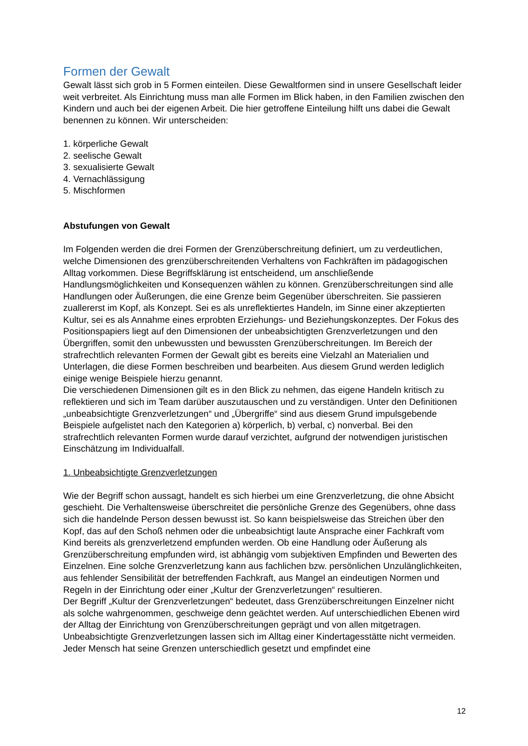Formen der Gewalt
Gewalt lässt sich grob in 5 Formen einteilen. Diese Gewaltformen sind in unsere Gesellschaft leider weit verbreitet. Als Einrichtung muss man alle Formen im Blick haben, in den Familien zwischen den Kindern und auch bei der eigenen Arbeit. Die hier getroffene Einteilung hilft uns dabei die Gewalt benennen zu können. Wir unterscheiden:
1. körperliche Gewalt
2. seelische Gewalt
3. sexualisierte Gewalt
4. Vernachlässigung
5. Mischformen
Abstufungen von Gewalt
Im Folgenden werden die drei Formen der Grenzüberschreitung definiert, um zu verdeutlichen, welche Dimensionen des grenzüberschreitenden Verhaltens von Fachkräften im pädagogischen Alltag vorkommen. Diese Begriffsklärung ist entscheidend, um anschließende Handlungsmöglichkeiten und Konsequenzen wählen zu können. Grenzüberschreitungen sind alle Handlungen oder Äußerungen, die eine Grenze beim Gegenüber überschreiten. Sie passieren zuallererst im Kopf, als Konzept. Sei es als unreflektiertes Handeln, im Sinne einer akzeptierten Kultur, sei es als Annahme eines erprobten Erziehungs- und Beziehungskonzeptes. Der Fokus des Positionspapiers liegt auf den Dimensionen der unbeabsichtigten Grenzverletzungen und den Übergriffen, somit den unbewussten und bewussten Grenzüberschreitungen. Im Bereich der strafrechtlich relevanten Formen der Gewalt gibt es bereits eine Vielzahl an Materialien und Unterlagen, die diese Formen beschreiben und bearbeiten. Aus diesem Grund werden lediglich einige wenige Beispiele hierzu genannt.
Die verschiedenen Dimensionen gilt es in den Blick zu nehmen, das eigene Handeln kritisch zu reflektieren und sich im Team darüber auszutauschen und zu verständigen. Unter den Definitionen „unbeabsichtigte Grenzverletzungen“ und „Übergriffe“ sind aus diesem Grund impulsgebende Beispiele aufgelistet nach den Kategorien a) körperlich, b) verbal, c) nonverbal. Bei den strafrechtlich relevanten Formen wurde darauf verzichtet, aufgrund der notwendigen juristischen Einschätzung im Individualfall.
1. Unbeabsichtigte Grenzverletzungen
Wie der Begriff schon aussagt, handelt es sich hierbei um eine Grenzverletzung, die ohne Absicht geschieht. Die Verhaltensweise überschreitet die persönliche Grenze des Gegenübers, ohne dass sich die handelnde Person dessen bewusst ist. So kann beispielsweise das Streichen über den Kopf, das auf den Schoß nehmen oder die unbeabsichtigt laute Ansprache einer Fachkraft vom Kind bereits als grenzverletzend empfunden werden. Ob eine Handlung oder Äußerung als Grenzüberschreitung empfunden wird, ist abhängig vom subjektiven Empfinden und Bewerten des Einzelnen. Eine solche Grenzverletzung kann aus fachlichen bzw. persönlichen Unzulänglichkeiten, aus fehlender Sensibilität der betreffenden Fachkraft, aus Mangel an eindeutigen Normen und Regeln in der Einrichtung oder einer „Kultur der Grenzverletzungen“ resultieren.
Der Begriff „Kultur der Grenzverletzungen“ bedeutet, dass Grenzüberschreitungen Einzelner nicht als solche wahrgenommen, geschweige denn geächtet werden. Auf unterschiedlichen Ebenen wird der Alltag der Einrichtung von Grenzüberschreitungen geprägt und von allen mitgetragen.
Unbeabsichtigte Grenzverletzungen lassen sich im Alltag einer Kindertagesstätte nicht vermeiden. Jeder Mensch hat seine Grenzen unterschiedlich gesetzt und empfindet eine
12